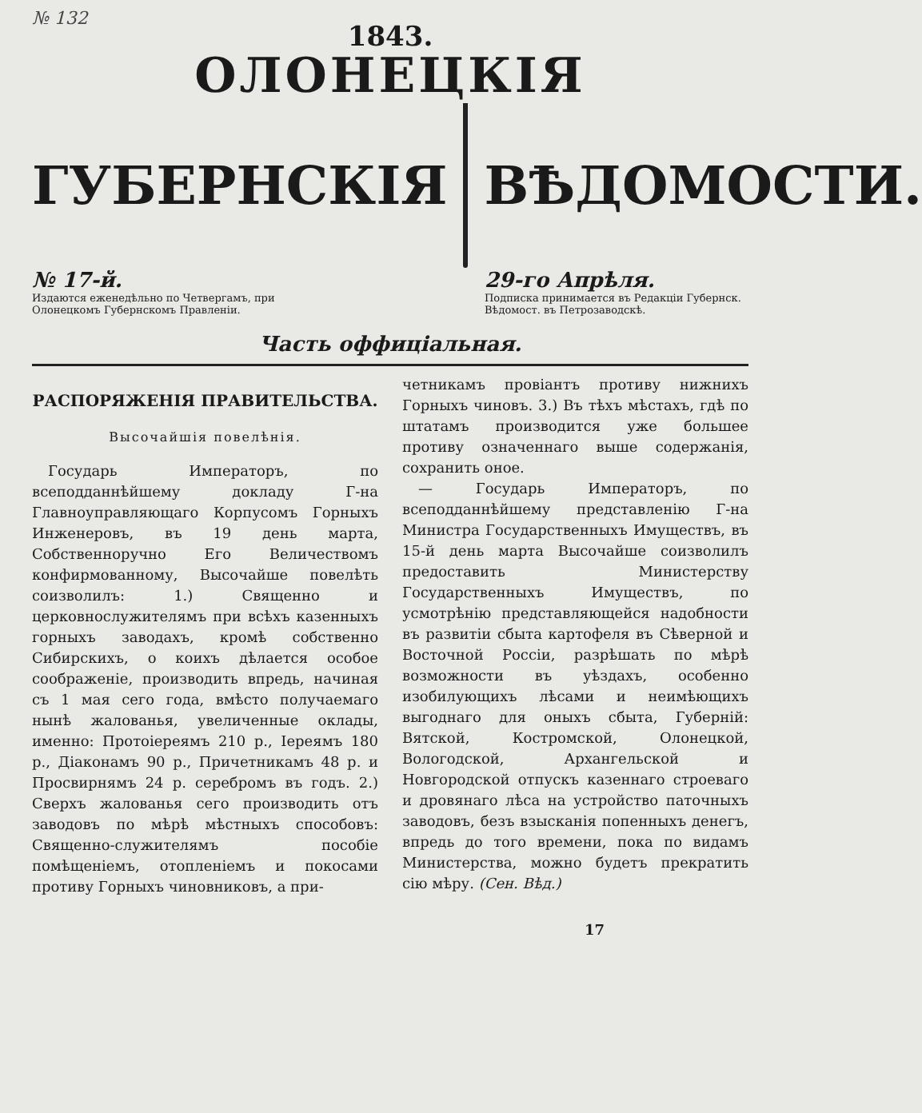№ 132
1843.
ОЛОНЕЦКІЯ
ГУБЕРНСКІЯ ВѢДОМОСТИ.
№ 17-й.
Издаются еженедѣльно по Четвергамъ, при Олонецкомъ Губернскомъ Правленіи.
29-го Апрѣля.
Подписка принимается въ Редакціи Губернск. Вѣдомост. въ Петрозаводскѣ.
Часть оффиціальная.
РАСПОРЯЖЕНІЯ ПРАВИТЕЛЬСТВА.
Высочайшія повелѣнія.
Государь Императоръ, по всеподданнѣйшему докладу Г-на Главноуправляющаго Корпусомъ Горныхъ Инженеровъ, въ 19 день марта, Собственноручно Его Величествомъ конфирмованному, Высочайше повелѣть соизволилъ: 1.) Священно и церковнослужителямъ при всѣхъ казенныхъ горныхъ заводахъ, кромѣ собственно Сибирскихъ, о коихъ дѣлается особое соображеніе, производить впредь, начиная съ 1 мая сего года, вмѣсто получаемаго нынѣ жалованья, увеличенные оклады, именно: Протоіереямъ 210 р., Іереямъ 180 р., Діаконамъ 90 р., Причетникамъ 48 р. и Просвирнямъ 24 р. серебромъ въ годъ. 2.) Сверхъ жалованья сего производить отъ заводовъ по мѣрѣ мѣстныхъ способовъ: Священно-служителямъ пособіе помѣщеніемъ, отопленіемъ и покосами противу Горныхъ чиновниковъ, а при-
четникамъ провіантъ противу нижнихъ Горныхъ чиновъ. 3.) Въ тѣхъ мѣстахъ, гдѣ по штатамъ производится уже большее противу означеннаго выше содержанія, сохранить оное.
— Государь Императоръ, по всеподданнѣйшему представленію Г-на Министра Государственныхъ Имуществъ, въ 15-й день марта Высочайше соизволилъ предоставить Министерству Государственныхъ Имуществъ, по усмотрѣнію представляющейся надобности въ развитіи сбыта картофеля въ Сѣверной и Восточной Россіи, разрѣшать по мѣрѣ возможности въ уѣздахъ, особенно изобилующихъ лѣсами и неимѣющихъ выгоднаго для оныхъ сбыта, Губерній: Вятской, Костромской, Олонецкой, Вологодской, Архангельской и Новгородской отпускъ казеннаго строеваго и дровянаго лѣса на устройство паточныхъ заводовъ, безъ взысканія попенныхъ денегъ, впредь до того времени, пока по видамъ Министерства, можно будетъ прекратить сію мѣру. (Сен. Вѣд.)
17